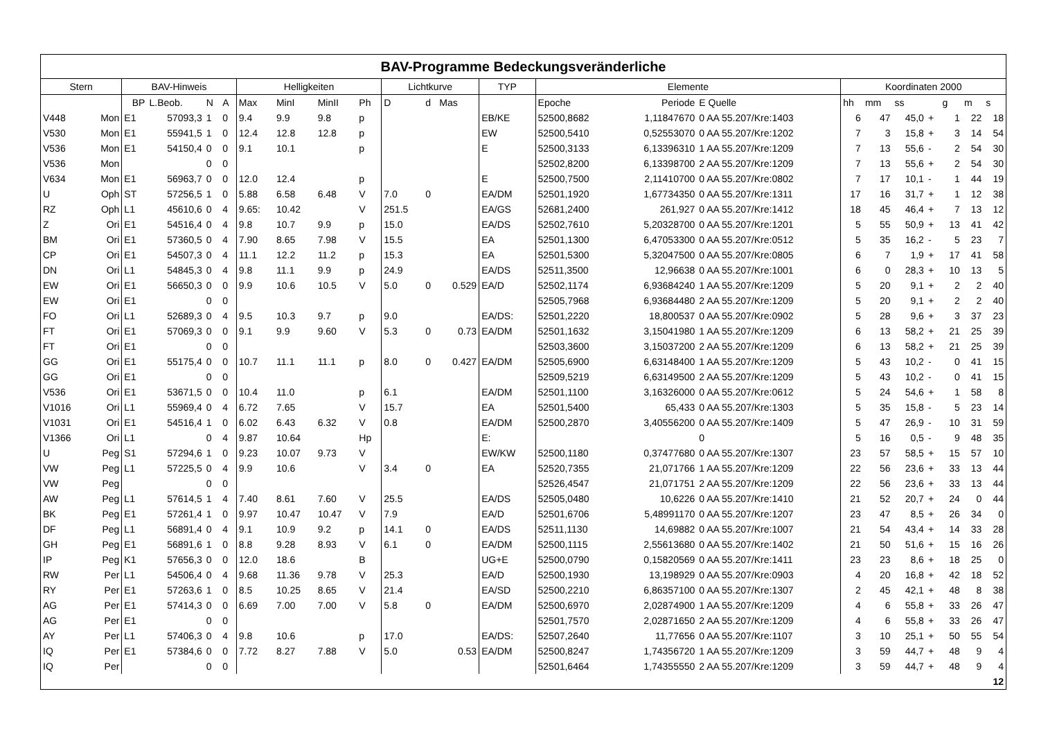| BAV-Programme Bedeckungsveränderliche | | | | | | | | | | | | | | | | | | | | | | | |
| --- | --- | --- | --- | --- | --- | --- | --- | --- | --- | --- | --- | --- | --- | --- | --- | --- | --- | --- | --- | --- | --- | --- | --- |
| Stern | | BAV-Hinweis | | | | Helligkeiten | | | | Lichtkurve | | | TYP | Elemente | | | Koordinaten 2000 | | | | | | |
| | | BP | L.Beob. | N | A | Max | MinI | MinII | Ph | D | d | Mas | | Epoche | Periode | E Quelle | hh | mm | ss | | g | m | s |
| V448 | Mon | E1 | 57093,3 | 1 | 0 | 9.4 | 9.9 | 9.8 | p | | | | EB/KE | 52500,8682 | 1,11847670 | 0 AA 55.207/Kre:1403 | 6 | 47 | 45,0 | + | 1 | 22 | 18 |
| V530 | Mon | E1 | 55941,5 | 1 | 0 | 12.4 | 12.8 | 12.8 | p | | | | EW | 52500,5410 | 0,52553070 | 0 AA 55.207/Kre:1202 | 7 | 3 | 15,8 | + | 3 | 14 | 54 |
| V536 | Mon | E1 | 54150,4 | 0 | 0 | 9.1 | 10.1 | | p | | | | E | 52500,3133 | 6,13396310 | 1 AA 55.207/Kre:1209 | 7 | 13 | 55,6 | - | 2 | 54 | 30 |
| V536 | Mon | | | 0 | 0 | | | | | | | | | 52502,8200 | 6,13398700 | 2 AA 55.207/Kre:1209 | 7 | 13 | 55,6 | + | 2 | 54 | 30 |
| V634 | Mon | E1 | 56963,7 | 0 | 0 | 12.0 | 12.4 | | p | | | | E | 52500,7500 | 2,11410700 | 0 AA 55.207/Kre:0802 | 7 | 17 | 10,1 | - | 1 | 44 | 19 |
| U | Oph | ST | 57256,5 | 1 | 0 | 5.88 | 6.58 | 6.48 | V | 7.0 | 0 | | EA/DM | 52501,1920 | 1,67734350 | 0 AA 55.207/Kre:1311 | 17 | 16 | 31,7 | + | 1 | 12 | 38 |
| RZ | Oph | L1 | 45610,6 | 0 | 4 | 9.65: | 10.42 | | V | 251.5 | | | EA/GS | 52681,2400 | 261,927 | 0 AA 55.207/Kre:1412 | 18 | 45 | 46,4 | + | 7 | 13 | 12 |
| Z | Ori | E1 | 54516,4 | 0 | 4 | 9.8 | 10.7 | 9.9 | p | 15.0 | | | EA/DS | 52502,7610 | 5,20328700 | 0 AA 55.207/Kre:1201 | 5 | 55 | 50,9 | + | 13 | 41 | 42 |
| BM | Ori | E1 | 57360,5 | 0 | 4 | 7.90 | 8.65 | 7.98 | V | 15.5 | | | EA | 52501,1300 | 6,47053300 | 0 AA 55.207/Kre:0512 | 5 | 35 | 16,2 | - | 5 | 23 | 7 |
| CP | Ori | E1 | 54507,3 | 0 | 4 | 11.1 | 12.2 | 11.2 | p | 15.3 | | | EA | 52501,5300 | 5,32047500 | 0 AA 55.207/Kre:0805 | 6 | 7 | 1,9 | + | 17 | 41 | 58 |
| DN | Ori | L1 | 54845,3 | 0 | 4 | 9.8 | 11.1 | 9.9 | p | 24.9 | | | EA/DS | 52511,3500 | 12,96638 | 0 AA 55.207/Kre:1001 | 6 | 0 | 28,3 | + | 10 | 13 | 5 |
| EW | Ori | E1 | 56650,3 | 0 | 0 | 9.9 | 10.6 | 10.5 | V | 5.0 | 0 | 0.529 | EA/D | 52502,1174 | 6,93684240 | 1 AA 55.207/Kre:1209 | 5 | 20 | 9,1 | + | 2 | 2 | 40 |
| EW | Ori | E1 | | 0 | 0 | | | | | | | | | 52505,7968 | 6,93684480 | 2 AA 55.207/Kre:1209 | 5 | 20 | 9,1 | + | 2 | 2 | 40 |
| FO | Ori | L1 | 52689,3 | 0 | 4 | 9.5 | 10.3 | 9.7 | p | 9.0 | | | EA/DS: | 52501,2220 | 18,800537 | 0 AA 55.207/Kre:0902 | 5 | 28 | 9,6 | + | 3 | 37 | 23 |
| FT | Ori | E1 | 57069,3 | 0 | 0 | 9.1 | 9.9 | 9.60 | V | 5.3 | 0 | 0.73 | EA/DM | 52501,1632 | 3,15041980 | 1 AA 55.207/Kre:1209 | 6 | 13 | 58,2 | + | 21 | 25 | 39 |
| FT | Ori | E1 | | 0 | 0 | | | | | | | | | 52503,3600 | 3,15037200 | 2 AA 55.207/Kre:1209 | 6 | 13 | 58,2 | + | 21 | 25 | 39 |
| GG | Ori | E1 | 55175,4 | 0 | 0 | 10.7 | 11.1 | 11.1 | p | 8.0 | 0 | 0.427 | EA/DM | 52505,6900 | 6,63148400 | 1 AA 55.207/Kre:1209 | 5 | 43 | 10,2 | - | 0 | 41 | 15 |
| GG | Ori | E1 | | 0 | 0 | | | | | | | | | 52509,5219 | 6,63149500 | 2 AA 55.207/Kre:1209 | 5 | 43 | 10,2 | - | 0 | 41 | 15 |
| V536 | Ori | E1 | 53671,5 | 0 | 0 | 10.4 | 11.0 | | p | 6.1 | | | EA/DM | 52501,1100 | 3,16326000 | 0 AA 55.207/Kre:0612 | 5 | 24 | 54,6 | + | 1 | 58 | 8 |
| V1016 | Ori | L1 | 55969,4 | 0 | 4 | 6.72 | 7.65 | | V | 15.7 | | | EA | 52501,5400 | 65,433 | 0 AA 55.207/Kre:1303 | 5 | 35 | 15,8 | - | 5 | 23 | 14 |
| V1031 | Ori | E1 | 54516,4 | 1 | 0 | 6.02 | 6.43 | 6.32 | V | 0.8 | | | EA/DM | 52500,2870 | 3,40556200 | 0 AA 55.207/Kre:1409 | 5 | 47 | 26,9 | - | 10 | 31 | 59 |
| V1366 | Ori | L1 | | 0 | 4 | 9.87 | 10.64 | | Hp | | | | E: | | | 0 | 5 | 16 | 0,5 | - | 9 | 48 | 35 |
| U | Peg | S1 | 57294,6 | 1 | 0 | 9.23 | 10.07 | 9.73 | V | | | | EW/KW | 52500,1180 | 0,37477680 | 0 AA 55.207/Kre:1307 | 23 | 57 | 58,5 | + | 15 | 57 | 10 |
| VW | Peg | L1 | 57225,5 | 0 | 4 | 9.9 | 10.6 | | V | 3.4 | 0 | | EA | 52520,7355 | 21,071766 | 1 AA 55.207/Kre:1209 | 22 | 56 | 23,6 | + | 33 | 13 | 44 |
| VW | Peg | | | 0 | 0 | | | | | | | | | 52526,4547 | 21,071751 | 2 AA 55.207/Kre:1209 | 22 | 56 | 23,6 | + | 33 | 13 | 44 |
| AW | Peg | L1 | 57614,5 | 1 | 4 | 7.40 | 8.61 | 7.60 | V | 25.5 | | | EA/DS | 52505,0480 | 10,6226 | 0 AA 55.207/Kre:1410 | 21 | 52 | 20,7 | + | 24 | 0 | 44 |
| BK | Peg | E1 | 57261,4 | 1 | 0 | 9.97 | 10.47 | 10.47 | V | 7.9 | | | EA/D | 52501,6706 | 5,48991170 | 0 AA 55.207/Kre:1207 | 23 | 47 | 8,5 | + | 26 | 34 | 0 |
| DF | Peg | L1 | 56891,4 | 0 | 4 | 9.1 | 10.9 | 9.2 | p | 14.1 | 0 | | EA/DS | 52511,1130 | 14,69882 | 0 AA 55.207/Kre:1007 | 21 | 54 | 43,4 | + | 14 | 33 | 28 |
| GH | Peg | E1 | 56891,6 | 1 | 0 | 8.8 | 9.28 | 8.93 | V | 6.1 | 0 | | EA/DM | 52500,1115 | 2,55613680 | 0 AA 55.207/Kre:1402 | 21 | 50 | 51,6 | + | 15 | 16 | 26 |
| IP | Peg | K1 | 57656,3 | 0 | 0 | 12.0 | 18.6 | | B | | | | UG+E | 52500,0790 | 0,15820569 | 0 AA 55.207/Kre:1411 | 23 | 23 | 8,6 | + | 18 | 25 | 0 |
| RW | Per | L1 | 54506,4 | 0 | 4 | 9.68 | 11.36 | 9.78 | V | 25.3 | | | EA/D | 52500,1930 | 13,198929 | 0 AA 55.207/Kre:0903 | 4 | 20 | 16,8 | + | 42 | 18 | 52 |
| RY | Per | E1 | 57263,6 | 1 | 0 | 8.5 | 10.25 | 8.65 | V | 21.4 | | | EA/SD | 52500,2210 | 6,86357100 | 0 AA 55.207/Kre:1307 | 2 | 45 | 42,1 | + | 48 | 8 | 38 |
| AG | Per | E1 | 57414,3 | 0 | 0 | 6.69 | 7.00 | 7.00 | V | 5.8 | 0 | | EA/DM | 52500,6970 | 2,02874900 | 1 AA 55.207/Kre:1209 | 4 | 6 | 55,8 | + | 33 | 26 | 47 |
| AG | Per | E1 | | 0 | 0 | | | | | | | | | 52501,7570 | 2,02871650 | 2 AA 55.207/Kre:1209 | 4 | 6 | 55,8 | + | 33 | 26 | 47 |
| AY | Per | L1 | 57406,3 | 0 | 4 | 9.8 | 10.6 | | p | 17.0 | | | EA/DS: | 52507,2640 | 11,77656 | 0 AA 55.207/Kre:1107 | 3 | 10 | 25,1 | + | 50 | 55 | 54 |
| IQ | Per | E1 | 57384,6 | 0 | 0 | 7.72 | 8.27 | 7.88 | V | 5.0 | | 0.53 | EA/DM | 52500,8247 | 1,74356720 | 1 AA 55.207/Kre:1209 | 3 | 59 | 44,7 | + | 48 | 9 | 4 |
| IQ | Per | | | 0 | 0 | | | | | | | | | 52501,6464 | 1,74355550 | 2 AA 55.207/Kre:1209 | 3 | 59 | 44,7 | + | 48 | 9 | 4 |
| 12 | | | | | | | | | | | | | | | | | | | | | | | |